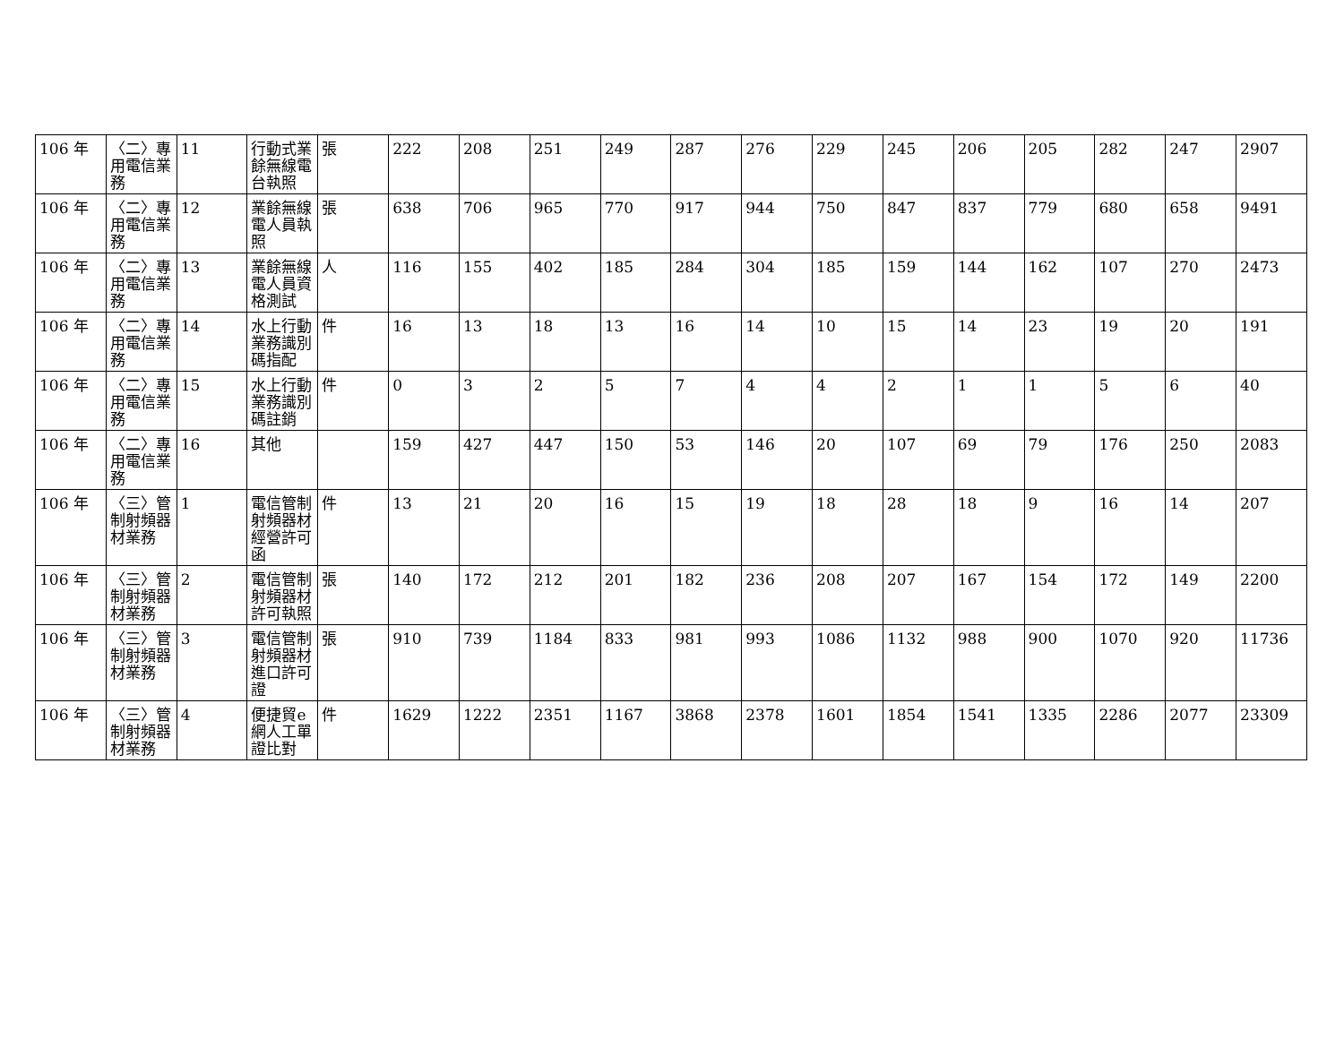| 106 年 | 〈二〉專用電信業務 | 11 | 行動式業餘無線電台執照 | 張 | 222 | 208 | 251 | 249 | 287 | 276 | 229 | 245 | 206 | 205 | 282 | 247 | 2907 |
| 106 年 | 〈二〉專用電信業務 | 12 | 業餘無線電人員執照 | 張 | 638 | 706 | 965 | 770 | 917 | 944 | 750 | 847 | 837 | 779 | 680 | 658 | 9491 |
| 106 年 | 〈二〉專用電信業務 | 13 | 業餘無線電人員資格測試 | 人 | 116 | 155 | 402 | 185 | 284 | 304 | 185 | 159 | 144 | 162 | 107 | 270 | 2473 |
| 106 年 | 〈二〉專用電信業務 | 14 | 水上行動業務識別碼指配 | 件 | 16 | 13 | 18 | 13 | 16 | 14 | 10 | 15 | 14 | 23 | 19 | 20 | 191 |
| 106 年 | 〈二〉專用電信業務 | 15 | 水上行動業務識別碼註銷 | 件 | 0 | 3 | 2 | 5 | 7 | 4 | 4 | 2 | 1 | 1 | 5 | 6 | 40 |
| 106 年 | 〈二〉專用電信業務 | 16 | 其他 | | 159 | 427 | 447 | 150 | 53 | 146 | 20 | 107 | 69 | 79 | 176 | 250 | 2083 |
| 106 年 | 〈三〉管制射頻器材業務 | 1 | 電信管制射頻器材經營許可函 | 件 | 13 | 21 | 20 | 16 | 15 | 19 | 18 | 28 | 18 | 9 | 16 | 14 | 207 |
| 106 年 | 〈三〉管制射頻器材業務 | 2 | 電信管制射頻器材許可執照 | 張 | 140 | 172 | 212 | 201 | 182 | 236 | 208 | 207 | 167 | 154 | 172 | 149 | 2200 |
| 106 年 | 〈三〉管制射頻器材業務 | 3 | 電信管制射頻器材進口許可證 | 張 | 910 | 739 | 1184 | 833 | 981 | 993 | 1086 | 1132 | 988 | 900 | 1070 | 920 | 11736 |
| 106 年 | 〈三〉管制射頻器材業務 | 4 | 便捷貿e網人工單證比對 | 件 | 1629 | 1222 | 2351 | 1167 | 3868 | 2378 | 1601 | 1854 | 1541 | 1335 | 2286 | 2077 | 23309 |